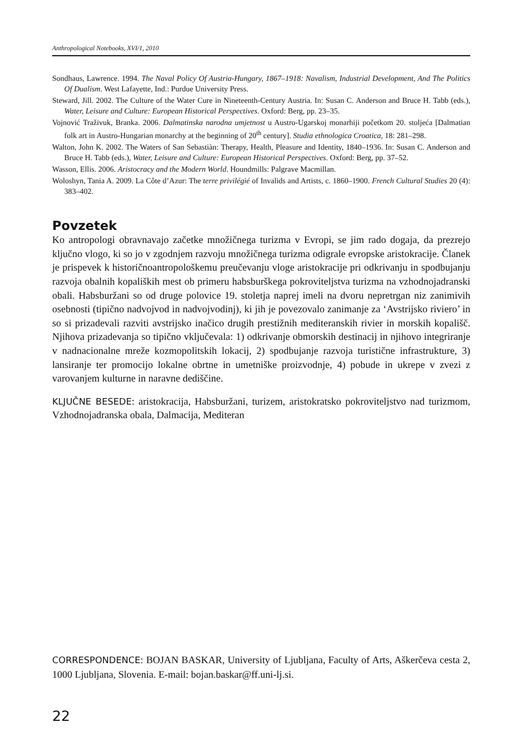Anthropological Notebooks, XVI/1, 2010
Sondhaus, Lawrence. 1994. The Naval Policy Of Austria-Hungary, 1867–1918: Navalism, Industrial Development, And The Politics Of Dualism. West Lafayette, Ind.: Purdue University Press.
Steward, Jill. 2002. The Culture of the Water Cure in Nineteenth-Century Austria. In: Susan C. Anderson and Bruce H. Tabb (eds.), Water, Leisure and Culture: European Historical Perspectives. Oxford: Berg, pp. 23–35.
Vojnović Traživuk, Branka. 2006. Dalmatinska narodna umjetnost u Austro-Ugarskoj monarhiji početkom 20. stoljeća [Dalmatian folk art in Austro-Hungarian monarchy at the beginning of 20<sup>th</sup> century]. Studia ethnologica Croatica, 18: 281–298.
Walton, John K. 2002. The Waters of San Sebastiàn: Therapy, Health, Pleasure and Identity, 1840–1936. In: Susan C. Anderson and Bruce H. Tabb (eds.), Water, Leisure and Culture: European Historical Perspectives. Oxford: Berg, pp. 37–52.
Wasson, Ellis. 2006. Aristocracy and the Modern World. Houndmills: Palgrave Macmillan.
Woloshyn, Tania A. 2009. La Côte d’Azur: The terre privilégié of Invalids and Artists, c. 1860–1900. French Cultural Studies 20 (4): 383–402.
Povzetek
Ko antropologi obravnavajo začetke množičnega turizma v Evropi, se jim rado dogaja, da prezrejo ključno vlogo, ki so jo v zgodnjem razvoju množičnega turizma odigrale evropske aristokracije. Članek je prispevek k historičnoantropološkemu preučevanju vloge aristokracije pri odkrivanju in spodbujanju razvoja obalnih kopaliških mest ob primeru habsburškega pokroviteljstva turizma na vzhodnojadranski obali. Habsburžani so od druge polovice 19. stoletja naprej imeli na dvoru nepretrgan niz zanimivih osebnosti (tipično nadvojvod in nadvojvodinj), ki jih je povezovalo zanimanje za ‘Avstrijsko riviero’ in so si prizadevali razviti avstrijsko inačico drugih prestižnih mediteranskih rivier in morskih kopališč. Njihova prizadevanja so tipično vključevala: 1) odkrivanje obmorskih destinacij in njihovo integriranje v nadnacionalne mreže kozmopolitskih lokacij, 2) spodbujanje razvoja turistične infrastrukture, 3) lansiranje ter promocijo lokalne obrtne in umetniške proizvodnje, 4) pobude in ukrepe v zvezi z varovanjem kulturne in naravne dediščine.
KLJUČNE BESEDE: aristokracija, Habsburžani, turizem, aristokratsko pokroviteljstvo nad turizmom, Vzhodnojadranska obala, Dalmacija, Mediteran
CORRESPONDENCE: BOJAN BASKAR, University of Ljubljana, Faculty of Arts, Aškerčeva cesta 2, 1000 Ljubljana, Slovenia. E-mail: bojan.baskar@ff.uni-lj.si.
22